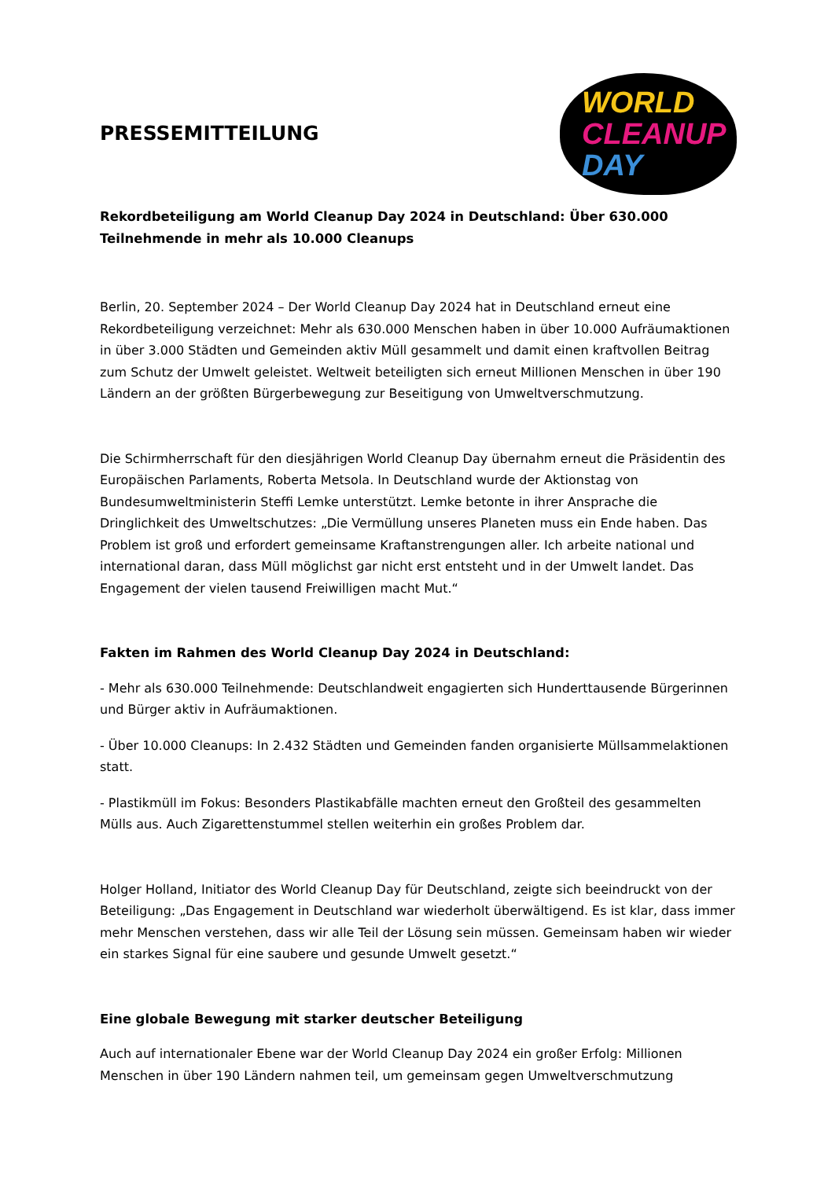PRESSEMITTEILUNG
WORLD
CLEANUP
DAY
Rekordbeteiligung am World Cleanup Day 2024 in Deutschland: Über 630.000 Teilnehmende in mehr als 10.000 Cleanups
Berlin, 20. September 2024 – Der World Cleanup Day 2024 hat in Deutschland erneut eine Rekordbeteiligung verzeichnet: Mehr als 630.000 Menschen haben in über 10.000 Aufräumaktionen in über 3.000 Städten und Gemeinden aktiv Müll gesammelt und damit einen kraftvollen Beitrag zum Schutz der Umwelt geleistet. Weltweit beteiligten sich erneut Millionen Menschen in über 190 Ländern an der größten Bürgerbewegung zur Beseitigung von Umweltverschmutzung.
Die Schirmherrschaft für den diesjährigen World Cleanup Day übernahm erneut die Präsidentin des Europäischen Parlaments, Roberta Metsola. In Deutschland wurde der Aktionstag von Bundesumweltministerin Steffi Lemke unterstützt. Lemke betonte in ihrer Ansprache die Dringlichkeit des Umweltschutzes: „Die Vermüllung unseres Planeten muss ein Ende haben. Das Problem ist groß und erfordert gemeinsame Kraftanstrengungen aller. Ich arbeite national und international daran, dass Müll möglichst gar nicht erst entsteht und in der Umwelt landet. Das Engagement der vielen tausend Freiwilligen macht Mut.“
Fakten im Rahmen des World Cleanup Day 2024 in Deutschland:
- Mehr als 630.000 Teilnehmende: Deutschlandweit engagierten sich Hunderttausende Bürgerinnen und Bürger aktiv in Aufräumaktionen.
- Über 10.000 Cleanups: In 2.432 Städten und Gemeinden fanden organisierte Müllsammelaktionen statt.
- Plastikmüll im Fokus: Besonders Plastikabfälle machten erneut den Großteil des gesammelten Mülls aus. Auch Zigarettenstummel stellen weiterhin ein großes Problem dar.
Holger Holland, Initiator des World Cleanup Day für Deutschland, zeigte sich beeindruckt von der Beteiligung: „Das Engagement in Deutschland war wiederholt überwältigend. Es ist klar, dass immer mehr Menschen verstehen, dass wir alle Teil der Lösung sein müssen. Gemeinsam haben wir wieder ein starkes Signal für eine saubere und gesunde Umwelt gesetzt.“
Eine globale Bewegung mit starker deutscher Beteiligung
Auch auf internationaler Ebene war der World Cleanup Day 2024 ein großer Erfolg: Millionen Menschen in über 190 Ländern nahmen teil, um gemeinsam gegen Umweltverschmutzung